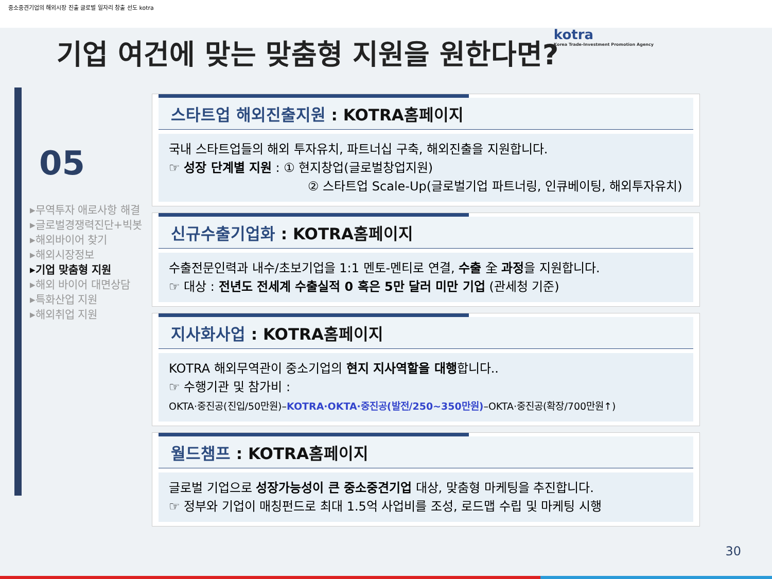중소중견기업의 해외시장 진출 글로벌 일자리 창출 선도 kotra
기업 여건에 맞는 맞춤형 지원을 원한다면?
kotra
Korea Trade-Investment Promotion Agency
05
▸무역투자 애로사항 해결
▸글로벌경쟁력진단+빅봇
▸해외바이어 찾기
▸해외시장정보
▸기업 맞춤형 지원
▸해외 바이어 대면상담
▸특화산업 지원
▸해외취업 지원
스타트업 해외진출지원 : KOTRA홈페이지
국내 스타트업들의 해외 투자유치, 파트너십 구축, 해외진출을 지원합니다.
☞ 성장 단계별 지원 : ① 현지창업(글로벌창업지원)
② 스타트업 Scale-Up(글로벌기업 파트너링, 인큐베이팅, 해외투자유치)
신규수출기업화 : KOTRA홈페이지
수출전문인력과 내수/초보기업을 1:1 멘토-멘티로 연결, 수출 全 과정을 지원합니다.
☞ 대상 : 전년도 전세계 수출실적 0 혹은 5만 달러 미만 기업 (관세청 기준)
지사화사업 : KOTRA홈페이지
KOTRA 해외무역관이 중소기업의 현지 지사역할을 대행합니다..
☞ 수행기관 및 참가비 :
OKTA·중진공(진입/50만원)–KOTRA·OKTA·중진공(발전/250~350만원)–OKTA·중진공(확장/700만원↑)
월드챔프 : KOTRA홈페이지
글로벌 기업으로 성장가능성이 큰 중소중견기업 대상, 맞춤형 마케팅을 추진합니다.
☞ 정부와 기업이 매칭펀드로 최대 1.5억 사업비를 조성, 로드맵 수립 및 마케팅 시행
30